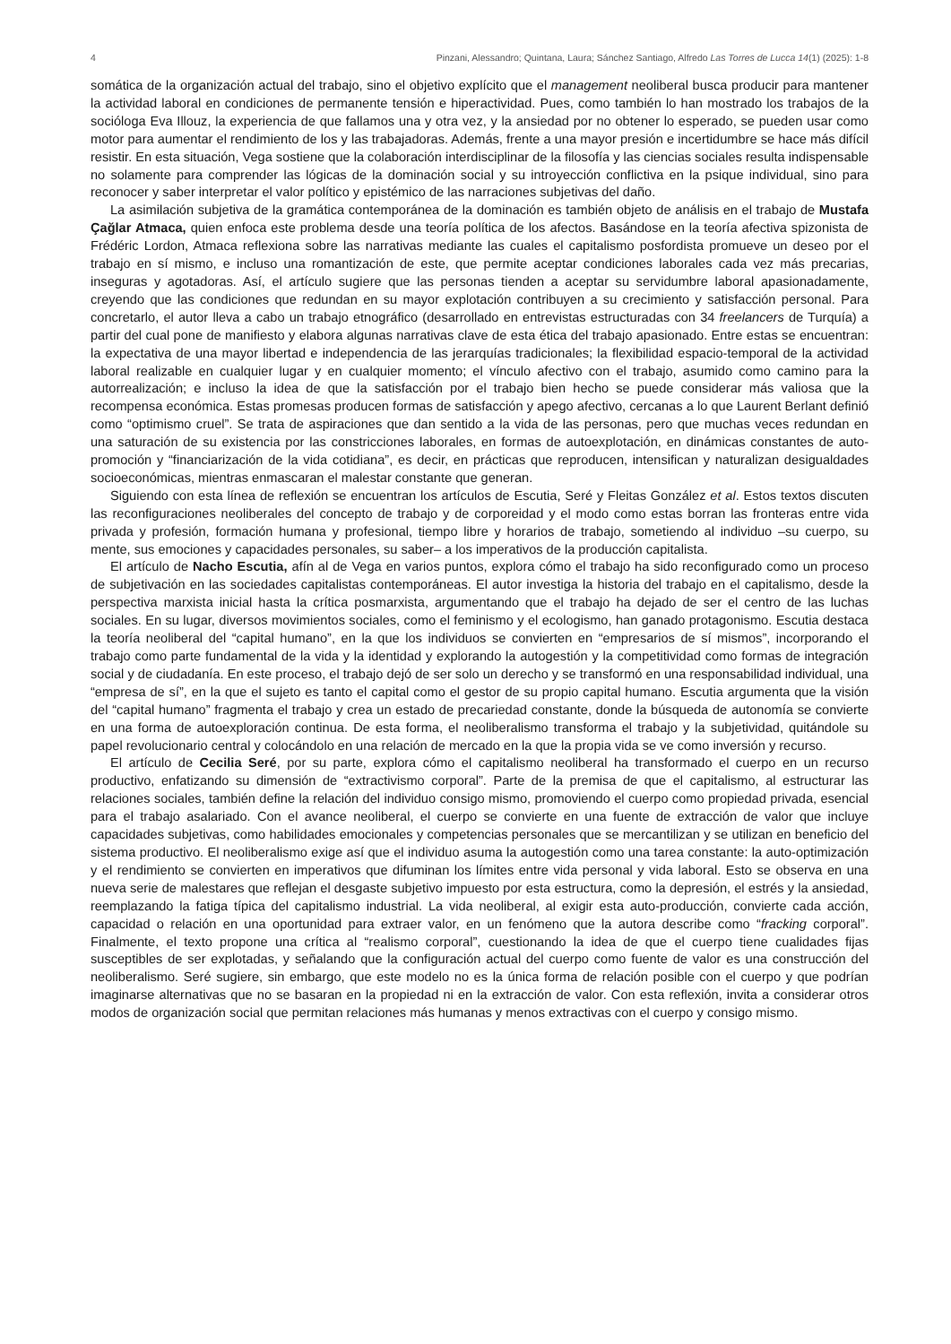4 Pinzani, Alessandro; Quintana, Laura; Sánchez Santiago, Alfredo Las Torres de Lucca 14(1) (2025): 1-8
somática de la organización actual del trabajo, sino el objetivo explícito que el management neoliberal busca producir para mantener la actividad laboral en condiciones de permanente tensión e hiperactividad. Pues, como también lo han mostrado los trabajos de la socióloga Eva Illouz, la experiencia de que fallamos una y otra vez, y la ansiedad por no obtener lo esperado, se pueden usar como motor para aumentar el rendimiento de los y las trabajadoras. Además, frente a una mayor presión e incertidumbre se hace más difícil resistir. En esta situación, Vega sostiene que la colaboración interdisciplinar de la filosofía y las ciencias sociales resulta indispensable no solamente para comprender las lógicas de la dominación social y su introyección conflictiva en la psique individual, sino para reconocer y saber interpretar el valor político y epistémico de las narraciones subjetivas del daño.
La asimilación subjetiva de la gramática contemporánea de la dominación es también objeto de análisis en el trabajo de Mustafa Çağlar Atmaca, quien enfoca este problema desde una teoría política de los afectos. Basándose en la teoría afectiva spizonista de Frédéric Lordon, Atmaca reflexiona sobre las narrativas mediante las cuales el capitalismo posfordista promueve un deseo por el trabajo en sí mismo, e incluso una romantización de este, que permite aceptar condiciones laborales cada vez más precarias, inseguras y agotadoras. Así, el artículo sugiere que las personas tienden a aceptar su servidumbre laboral apasionadamente, creyendo que las condiciones que redundan en su mayor explotación contribuyen a su crecimiento y satisfacción personal. Para concretarlo, el autor lleva a cabo un trabajo etnográfico (desarrollado en entrevistas estructuradas con 34 freelancers de Turquía) a partir del cual pone de manifiesto y elabora algunas narrativas clave de esta ética del trabajo apasionado. Entre estas se encuentran: la expectativa de una mayor libertad e independencia de las jerarquías tradicionales; la flexibilidad espacio-temporal de la actividad laboral realizable en cualquier lugar y en cualquier momento; el vínculo afectivo con el trabajo, asumido como camino para la autorrealización; e incluso la idea de que la satisfacción por el trabajo bien hecho se puede considerar más valiosa que la recompensa económica. Estas promesas producen formas de satisfacción y apego afectivo, cercanas a lo que Laurent Berlant definió como “optimismo cruel”. Se trata de aspiraciones que dan sentido a la vida de las personas, pero que muchas veces redundan en una saturación de su existencia por las constricciones laborales, en formas de autoexplotación, en dinámicas constantes de auto-promoción y “financiarización de la vida cotidiana”, es decir, en prácticas que reproducen, intensifican y naturalizan desigualdades socioeconómicas, mientras enmascaran el malestar constante que generan.
Siguiendo con esta línea de reflexión se encuentran los artículos de Escutia, Seré y Fleitas González et al. Estos textos discuten las reconfiguraciones neoliberales del concepto de trabajo y de corporeidad y el modo como estas borran las fronteras entre vida privada y profesión, formación humana y profesional, tiempo libre y horarios de trabajo, sometiendo al individuo –su cuerpo, su mente, sus emociones y capacidades personales, su saber– a los imperativos de la producción capitalista.
El artículo de Nacho Escutia, afín al de Vega en varios puntos, explora cómo el trabajo ha sido reconfigurado como un proceso de subjetivación en las sociedades capitalistas contemporáneas. El autor investiga la historia del trabajo en el capitalismo, desde la perspectiva marxista inicial hasta la crítica posmarxista, argumentando que el trabajo ha dejado de ser el centro de las luchas sociales. En su lugar, diversos movimientos sociales, como el feminismo y el ecologismo, han ganado protagonismo. Escutia destaca la teoría neoliberal del “capital humano”, en la que los individuos se convierten en “empresarios de sí mismos”, incorporando el trabajo como parte fundamental de la vida y la identidad y explorando la autogestión y la competitividad como formas de integración social y de ciudadanía. En este proceso, el trabajo dejó de ser solo un derecho y se transformó en una responsabilidad individual, una “empresa de sí”, en la que el sujeto es tanto el capital como el gestor de su propio capital humano. Escutia argumenta que la visión del “capital humano” fragmenta el trabajo y crea un estado de precariedad constante, donde la búsqueda de autonomía se convierte en una forma de autoexploración continua. De esta forma, el neoliberalismo transforma el trabajo y la subjetividad, quitándole su papel revolucionario central y colocándolo en una relación de mercado en la que la propia vida se ve como inversión y recurso.
El artículo de Cecilia Seré, por su parte, explora cómo el capitalismo neoliberal ha transformado el cuerpo en un recurso productivo, enfatizando su dimensión de “extractivismo corporal”. Parte de la premisa de que el capitalismo, al estructurar las relaciones sociales, también define la relación del individuo consigo mismo, promoviendo el cuerpo como propiedad privada, esencial para el trabajo asalariado. Con el avance neoliberal, el cuerpo se convierte en una fuente de extracción de valor que incluye capacidades subjetivas, como habilidades emocionales y competencias personales que se mercantilizan y se utilizan en beneficio del sistema productivo. El neoliberalismo exige así que el individuo asuma la autogestión como una tarea constante: la auto-optimización y el rendimiento se convierten en imperativos que difuminan los límites entre vida personal y vida laboral. Esto se observa en una nueva serie de malestares que reflejan el desgaste subjetivo impuesto por esta estructura, como la depresión, el estrés y la ansiedad, reemplazando la fatiga típica del capitalismo industrial. La vida neoliberal, al exigir esta auto-producción, convierte cada acción, capacidad o relación en una oportunidad para extraer valor, en un fenómeno que la autora describe como “fracking corporal”. Finalmente, el texto propone una crítica al “realismo corporal”, cuestionando la idea de que el cuerpo tiene cualidades fijas susceptibles de ser explotadas, y señalando que la configuración actual del cuerpo como fuente de valor es una construcción del neoliberalismo. Seré sugiere, sin embargo, que este modelo no es la única forma de relación posible con el cuerpo y que podrían imaginarse alternativas que no se basaran en la propiedad ni en la extracción de valor. Con esta reflexión, invita a considerar otros modos de organización social que permitan relaciones más humanas y menos extractivas con el cuerpo y consigo mismo.